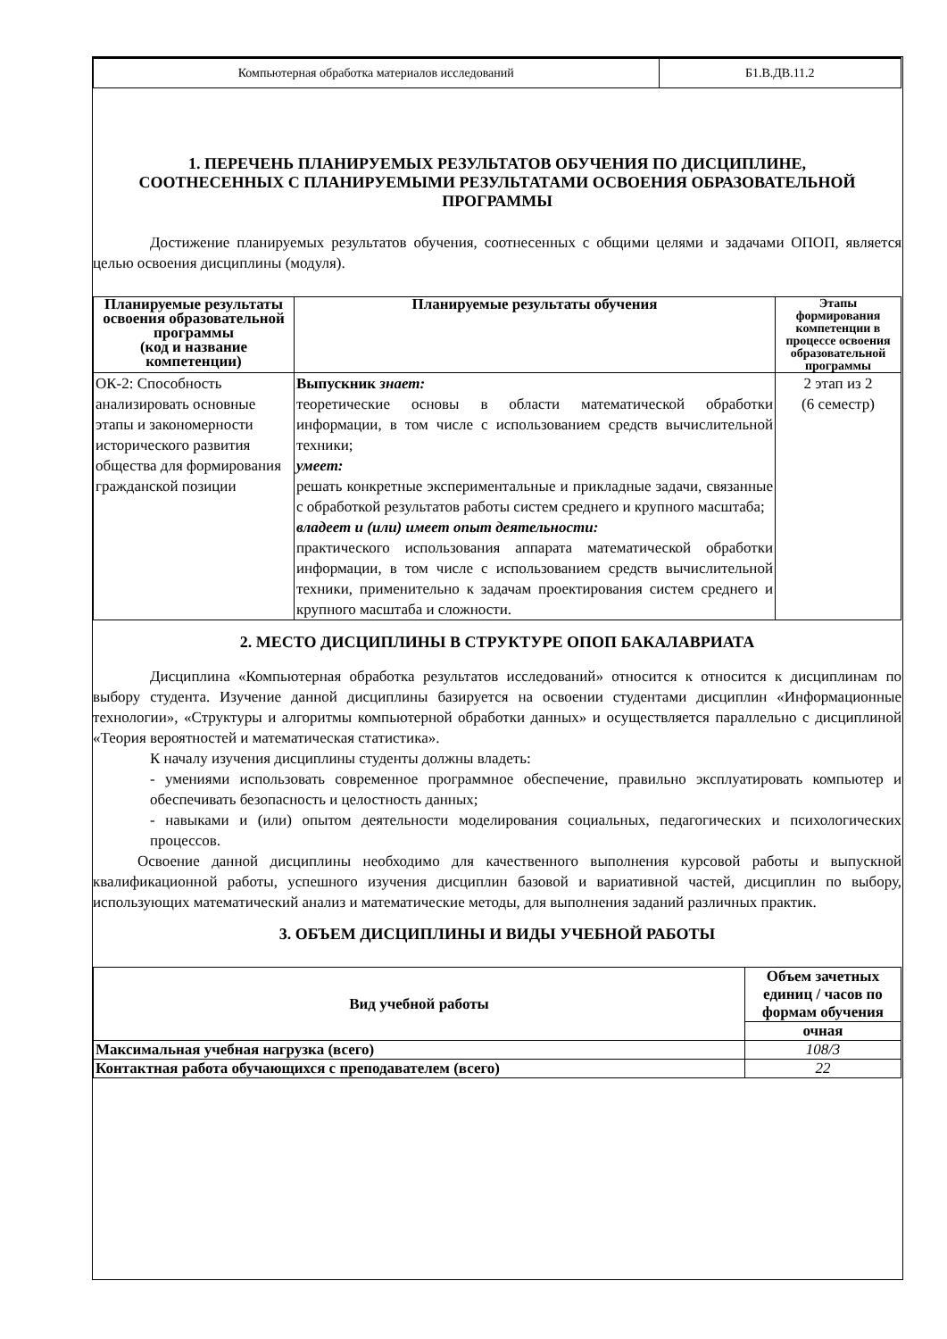| Компьютерная обработка материалов исследований | Б1.В.ДВ.11.2 |
1. ПЕРЕЧЕНЬ ПЛАНИРУЕМЫХ РЕЗУЛЬТАТОВ ОБУЧЕНИЯ ПО ДИСЦИПЛИНЕ, СООТНЕСЕННЫХ С ПЛАНИРУЕМЫМИ РЕЗУЛЬТАТАМИ ОСВОЕНИЯ ОБРАЗОВАТЕЛЬНОЙ ПРОГРАММЫ
Достижение планируемых результатов обучения, соотнесенных с общими целями и задачами ОПОП, является целью освоения дисциплины (модуля).
| Планируемые результаты освоения образовательной программы (код и название компетенции) | Планируемые результаты обучения | Этапы формирования компетенции в процессе освоения образовательной программы |
| --- | --- | --- |
| ОК-2: Способность анализировать основные этапы и закономерности исторического развития общества для формирования гражданской позиции | Выпускник знает: теоретические основы в области математической обработки информации, в том числе с использованием средств вычислительной техники; умеет: решать конкретные экспериментальные и прикладные задачи, связанные с обработкой результатов работы систем среднего и крупного масштаба; владеет и (или) имеет опыт деятельности: практического использования аппарата математической обработки информации, в том числе с использованием средств вычислительной техники, применительно к задачам проектирования систем среднего и крупного масштаба и сложности. | 2 этап из 2 (6 семестр) |
2. МЕСТО ДИСЦИПЛИНЫ В СТРУКТУРЕ ОПОП БАКАЛАВРИАТА
Дисциплина «Компьютерная обработка результатов исследований» относится к относится к дисциплинам по выбору студента. Изучение данной дисциплины базируется на освоении студентами дисциплин «Информационные технологии», «Структуры и алгоритмы компьютерной обработки данных» и осуществляется параллельно с дисциплиной «Теория вероятностей и математическая статистика».
К началу изучения дисциплины студенты должны владеть:
- умениями использовать современное программное обеспечение, правильно эксплуатировать компьютер и обеспечивать безопасность и целостность данных;
- навыками и (или) опытом деятельности моделирования социальных, педагогических и психологических процессов.
Освоение данной дисциплины необходимо для качественного выполнения курсовой работы и выпускной квалификационной работы, успешного изучения дисциплин базовой и вариативной частей, дисциплин по выбору, использующих математический анализ и математические методы, для выполнения заданий различных практик.
3. ОБЪЕМ ДИСЦИПЛИНЫ И ВИДЫ УЧЕБНОЙ РАБОТЫ
| Вид учебной работы | Объем зачетных единиц / часов по формам обучения |
| --- | --- |
| | очная |
| Максимальная учебная нагрузка (всего) | 108/3 |
| Контактная работа обучающихся с преподавателем (всего) | 22 |